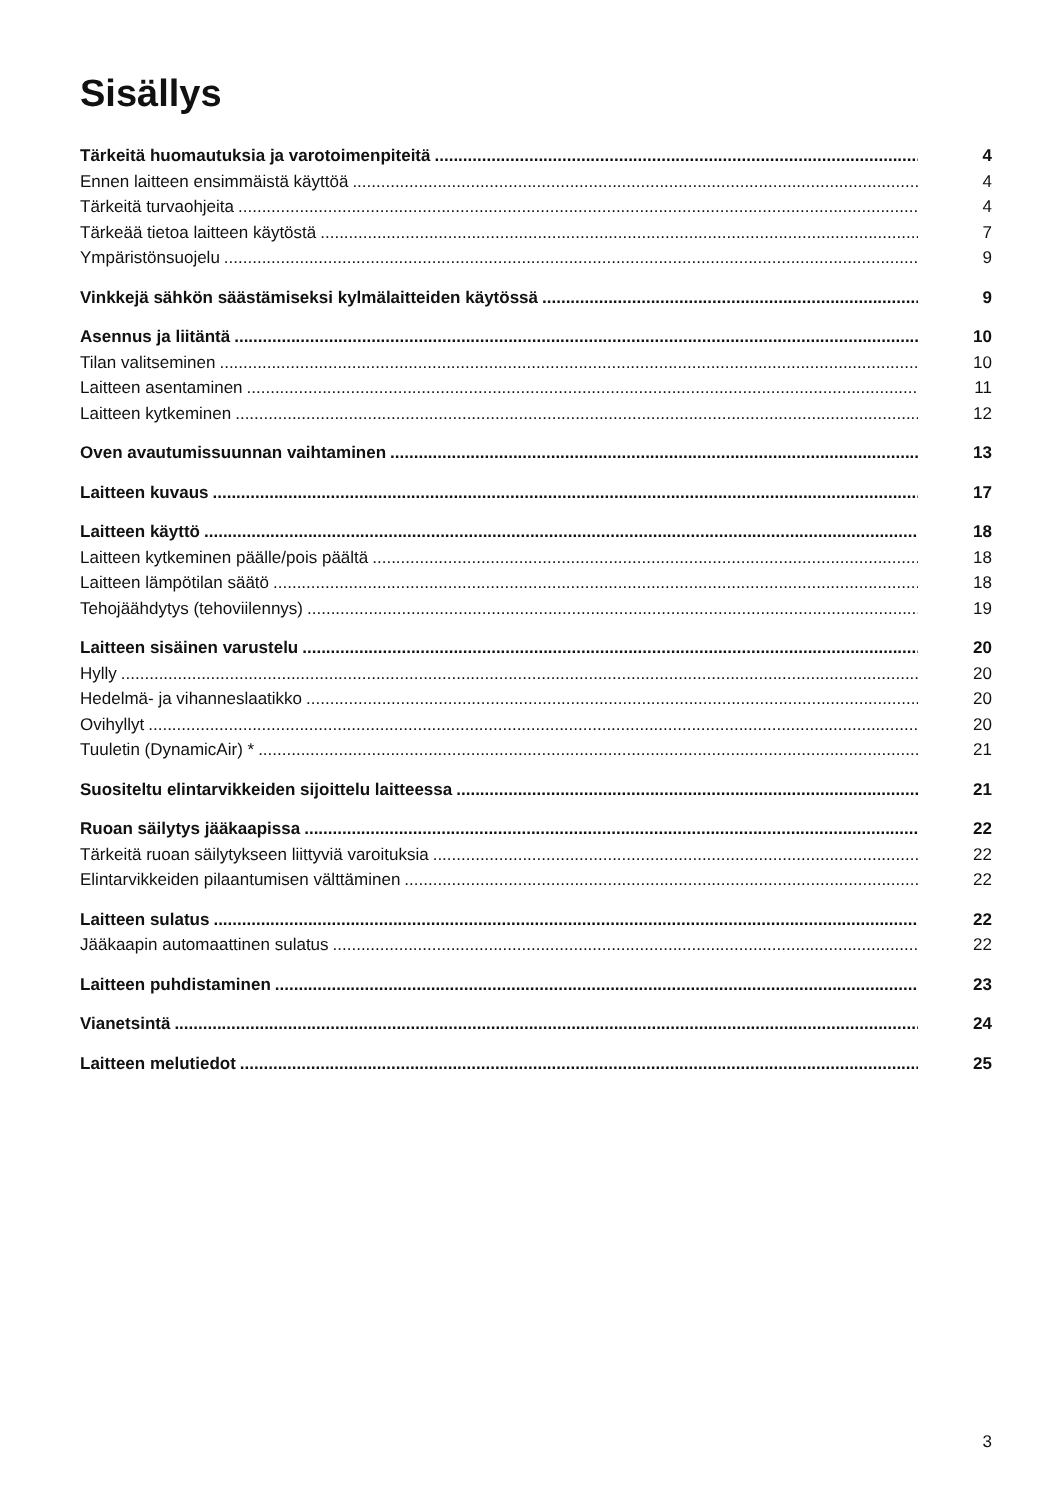Sisällys
Tärkeitä huomautuksia ja varotoimenpiteitä 4
Ennen laitteen ensimmäistä käyttöä 4
Tärkeitä turvaohjeita 4
Tärkeää tietoa laitteen käytöstä 7
Ympäristönsuojelu 9
Vinkkejä sähkön säästämiseksi kylmälaitteiden käytössä 9
Asennus ja liitäntä 10
Tilan valitseminen 10
Laitteen asentaminen 11
Laitteen kytkeminen 12
Oven avautumissuunnan vaihtaminen 13
Laitteen kuvaus 17
Laitteen käyttö 18
Laitteen kytkeminen päälle/pois päältä 18
Laitteen lämpötilan säätö 18
Tehojäähdytys (tehoviilennys) 19
Laitteen sisäinen varustelu 20
Hylly 20
Hedelmä- ja vihanneslaatikko 20
Ovihyllyt 20
Tuuletin (DynamicAir) * 21
Suositeltu elintarvikkeiden sijoittelu laitteessa 21
Ruoan säilytys jääkaapissa 22
Tärkeitä ruoan säilytykseen liittyviä varoituksia 22
Elintarvikkeiden pilaantumisen välttäminen 22
Laitteen sulatus 22
Jääkaapin automaattinen sulatus 22
Laitteen puhdistaminen 23
Vianetsintä 24
Laitteen melutiedot 25
3